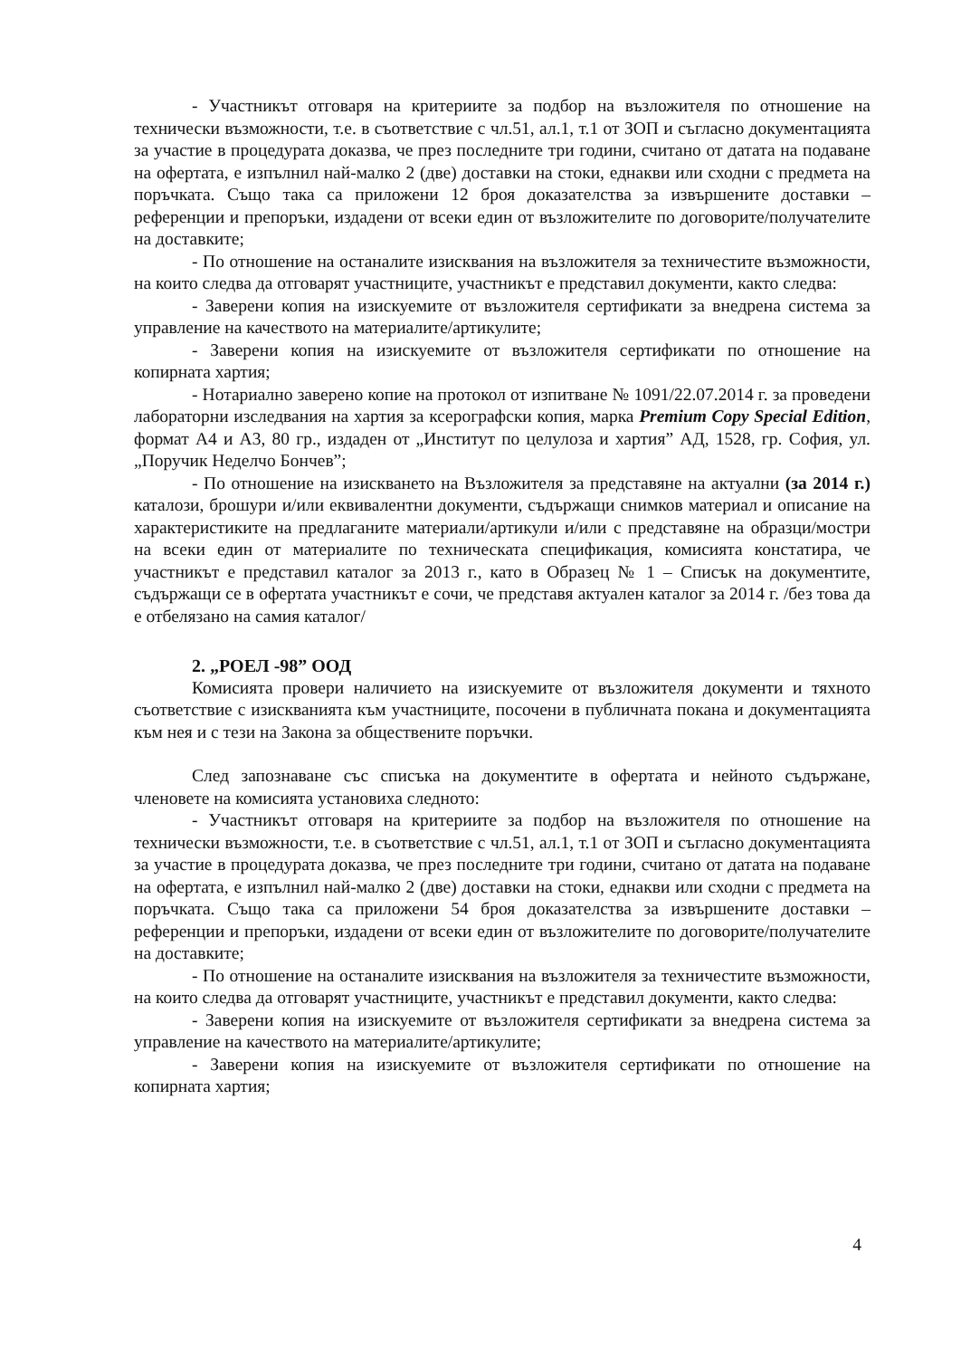- Участникът отговаря на критериите за подбор на възложителя по отношение на технически възможности, т.е. в съответствие с чл.51, ал.1, т.1 от ЗОП и съгласно документацията за участие в процедурата доказва, че през последните три години, считано от датата на подаване на офертата, е изпълнил най-малко 2 (две) доставки на стоки, еднакви или сходни с предмета на поръчката. Също така са приложени 12 броя доказателства за извършените доставки – референции и препоръки, издадени от всеки един от възложителите по договорите/получателите на доставките;
- По отношение на останалите изисквания на възложителя за техничестите възможности, на които следва да отговарят участниците, участникът е представил документи, както следва:
- Заверени копия на изискуемите от възложителя сертификати за внедрена система за управление на качеството на материалите/артикулите;
- Заверени копия на изискуемите от възложителя сертификати по отношение на копирната хартия;
- Нотариално заверено копие на протокол от изпитване № 1091/22.07.2014 г. за проведени лабораторни изследвания на хартия за ксерографски копия, марка Premium Copy Special Edition, формат А4 и А3, 80 гр., издаден от „Институт по целулоза и хартия” АД, 1528, гр. София, ул. „Поручик Неделчо Бончев”;
- По отношение на изискването на Възложителя за представяне на актуални (за 2014 г.) каталози, брошури и/или еквивалентни документи, съдържащи снимков материал и описание на характеристиките на предлаганите материали/артикули и/или с представяне на образци/мостри на всеки един от материалите по техническата спецификация, комисията констатира, че участникът е представил каталог за 2013 г., като в Образец № 1 – Списък на документите, съдържащи се в офертата участникът е сочи, че представя актуален каталог за 2014 г. /без това да е отбелязано на самия каталог/
2. „РОЕЛ -98” ООД
Комисията провери наличието на изискуемите от възложителя документи и тяхното съответствие с изискванията към участниците, посочени в публичната покана и документацията към нея и с тези на Закона за обществените поръчки.
След запознаване със списъка на документите в офертата и нейното съдържане, членовете на комисията установиха следното:
- Участникът отговаря на критериите за подбор на възложителя по отношение на технически възможности, т.е. в съответствие с чл.51, ал.1, т.1 от ЗОП и съгласно документацията за участие в процедурата доказва, че през последните три години, считано от датата на подаване на офертата, е изпълнил най-малко 2 (две) доставки на стоки, еднакви или сходни с предмета на поръчката. Също така са приложени 54 броя доказателства за извършените доставки – референции и препоръки, издадени от всеки един от възложителите по договорите/получателите на доставките;
- По отношение на останалите изисквания на възложителя за техничестите възможности, на които следва да отговарят участниците, участникът е представил документи, както следва:
- Заверени копия на изискуемите от възложителя сертификати за внедрена система за управление на качеството на материалите/артикулите;
- Заверени копия на изискуемите от възложителя сертификати по отношение на копирната хартия;
4